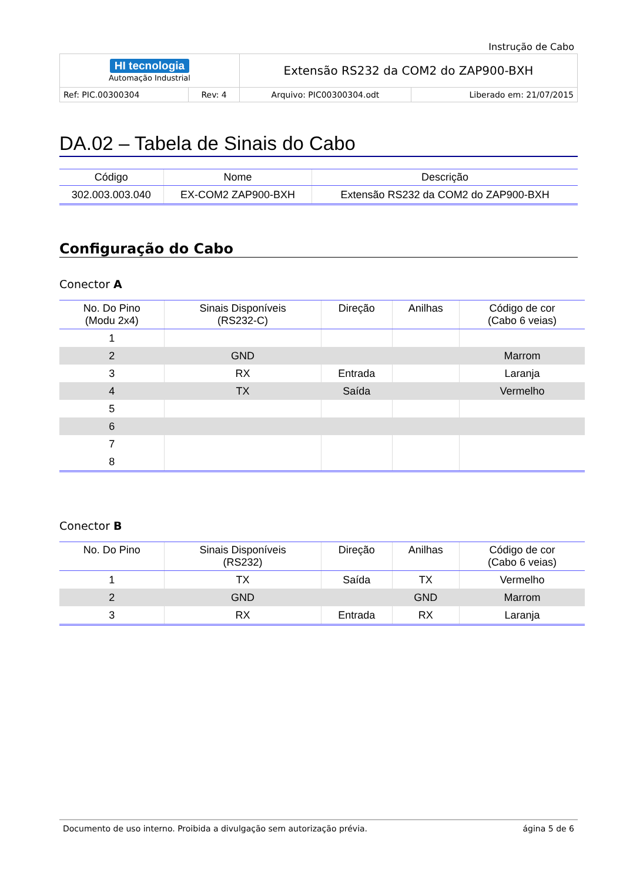Instrução de Cabo
| HI tecnologia Automação Industrial | | Extensão RS232 da COM2 do ZAP900-BXH | |
| Ref: PIC.00300304 | Rev: 4 | Arquivo: PIC00300304.odt | Liberado em: 21/07/2015 |
DA.02 – Tabela de Sinais do Cabo
| Código | Nome | Descrição |
| --- | --- | --- |
| 302.003.003.040 | EX-COM2 ZAP900-BXH | Extensão RS232 da COM2 do ZAP900-BXH |
Configuração do Cabo
Conector A
| No. Do Pino (Modu 2x4) | Sinais Disponíveis (RS232-C) | Direção | Anilhas | Código de cor (Cabo 6 veias) |
| --- | --- | --- | --- | --- |
| 1 | | | | |
| 2 | GND | | | Marrom |
| 3 | RX | Entrada | | Laranja |
| 4 | TX | Saída | | Vermelho |
| 5 | | | | |
| 6 | | | | |
| 7 | | | | |
| 8 | | | | |
Conector B
| No. Do Pino | Sinais Disponíveis (RS232) | Direção | Anilhas | Código de cor (Cabo 6 veias) |
| --- | --- | --- | --- | --- |
| 1 | TX | Saída | TX | Vermelho |
| 2 | GND | | GND | Marrom |
| 3 | RX | Entrada | RX | Laranja |
Documento de uso interno. Proibida a divulgação sem autorização prévia. ágina 5 de 6